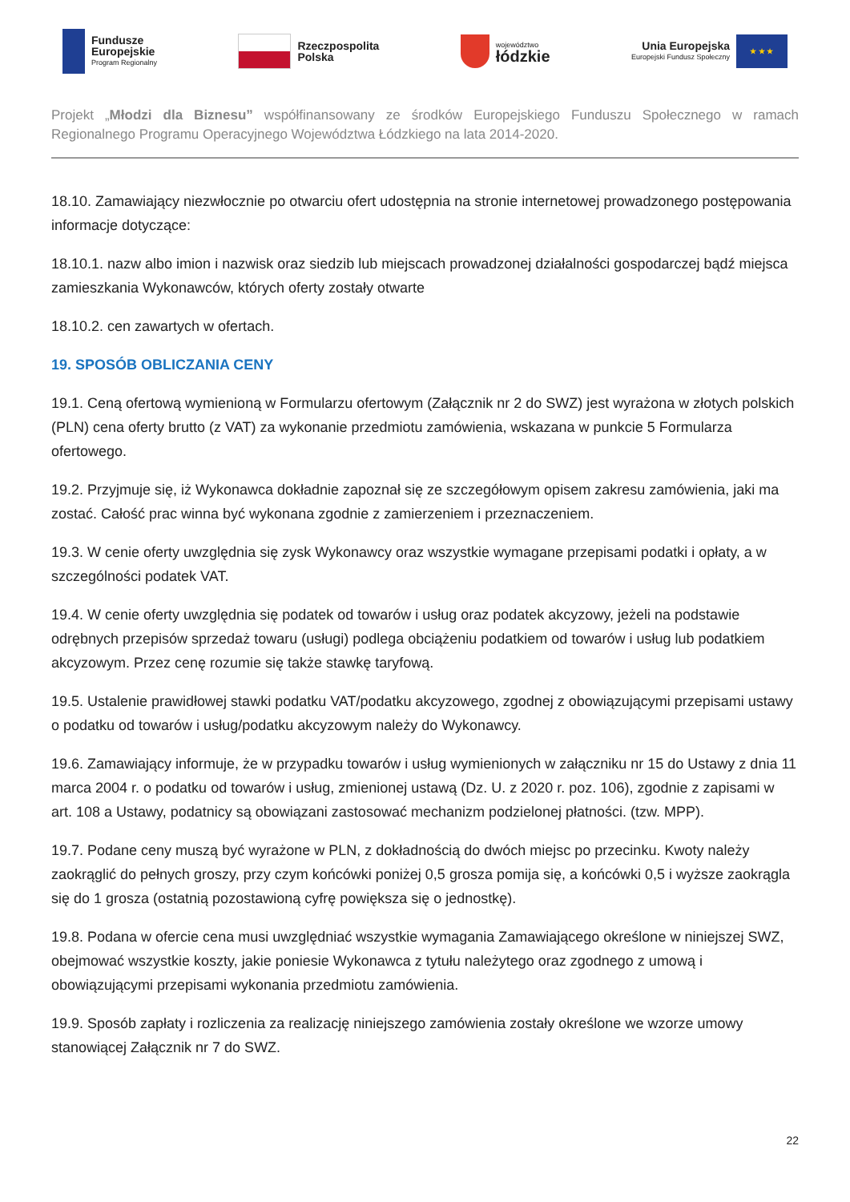Fundusze
Europejskie
Program Regionalny
Rzeczpospolita
Polska
województwo
łódzkie
Unia Europejska
Europejski Fundusz Społeczny
★ ★ ★
Projekt „Młodzi dla Biznesu” współfinansowany ze środków Europejskiego Funduszu Społecznego w ramach Regionalnego Programu Operacyjnego Województwa Łódzkiego na lata 2014-2020.
18.10. Zamawiający niezwłocznie po otwarciu ofert udostępnia na stronie internetowej prowadzonego postępowania informacje dotyczące:
18.10.1. nazw albo imion i nazwisk oraz siedzib lub miejscach prowadzonej działalności gospodarczej bądź miejsca zamieszkania Wykonawców, których oferty zostały otwarte
18.10.2. cen zawartych w ofertach.
19. SPOSÓB OBLICZANIA CENY
19.1. Ceną ofertową wymienioną w Formularzu ofertowym (Załącznik nr 2 do SWZ) jest wyrażona w złotych polskich (PLN) cena oferty brutto (z VAT) za wykonanie przedmiotu zamówienia, wskazana w punkcie 5 Formularza ofertowego.
19.2. Przyjmuje się, iż Wykonawca dokładnie zapoznał się ze szczegółowym opisem zakresu zamówienia, jaki ma zostać. Całość prac winna być wykonana zgodnie z zamierzeniem i przeznaczeniem.
19.3. W cenie oferty uwzględnia się zysk Wykonawcy oraz wszystkie wymagane przepisami podatki i opłaty, a w szczególności podatek VAT.
19.4. W cenie oferty uwzględnia się podatek od towarów i usług oraz podatek akcyzowy, jeżeli na podstawie odrębnych przepisów sprzedaż towaru (usługi) podlega obciążeniu podatkiem od towarów i usług lub podatkiem akcyzowym. Przez cenę rozumie się także stawkę taryfową.
19.5. Ustalenie prawidłowej stawki podatku VAT/podatku akcyzowego, zgodnej z obowiązującymi przepisami ustawy o podatku od towarów i usług/podatku akcyzowym należy do Wykonawcy.
19.6. Zamawiający informuje, że w przypadku towarów i usług wymienionych w załączniku nr 15 do Ustawy z dnia 11 marca 2004 r. o podatku od towarów i usług, zmienionej ustawą (Dz. U. z 2020 r. poz. 106), zgodnie z zapisami w art. 108 a Ustawy, podatnicy są obowiązani zastosować mechanizm podzielonej płatności. (tzw. MPP).
19.7. Podane ceny muszą być wyrażone w PLN, z dokładnością do dwóch miejsc po przecinku. Kwoty należy zaokrąglić do pełnych groszy, przy czym końcówki poniżej 0,5 grosza pomija się, a końcówki 0,5 i wyższe zaokrągla się do 1 grosza (ostatnią pozostawioną cyfrę powiększa się o jednostkę).
19.8. Podana w ofercie cena musi uwzględniać wszystkie wymagania Zamawiającego określone w niniejszej SWZ, obejmować wszystkie koszty, jakie poniesie Wykonawca z tytułu należytego oraz zgodnego z umową i obowiązującymi przepisami wykonania przedmiotu zamówienia.
19.9. Sposób zapłaty i rozliczenia za realizację niniejszego zamówienia zostały określone we wzorze umowy stanowiącej Załącznik nr 7 do SWZ.
22